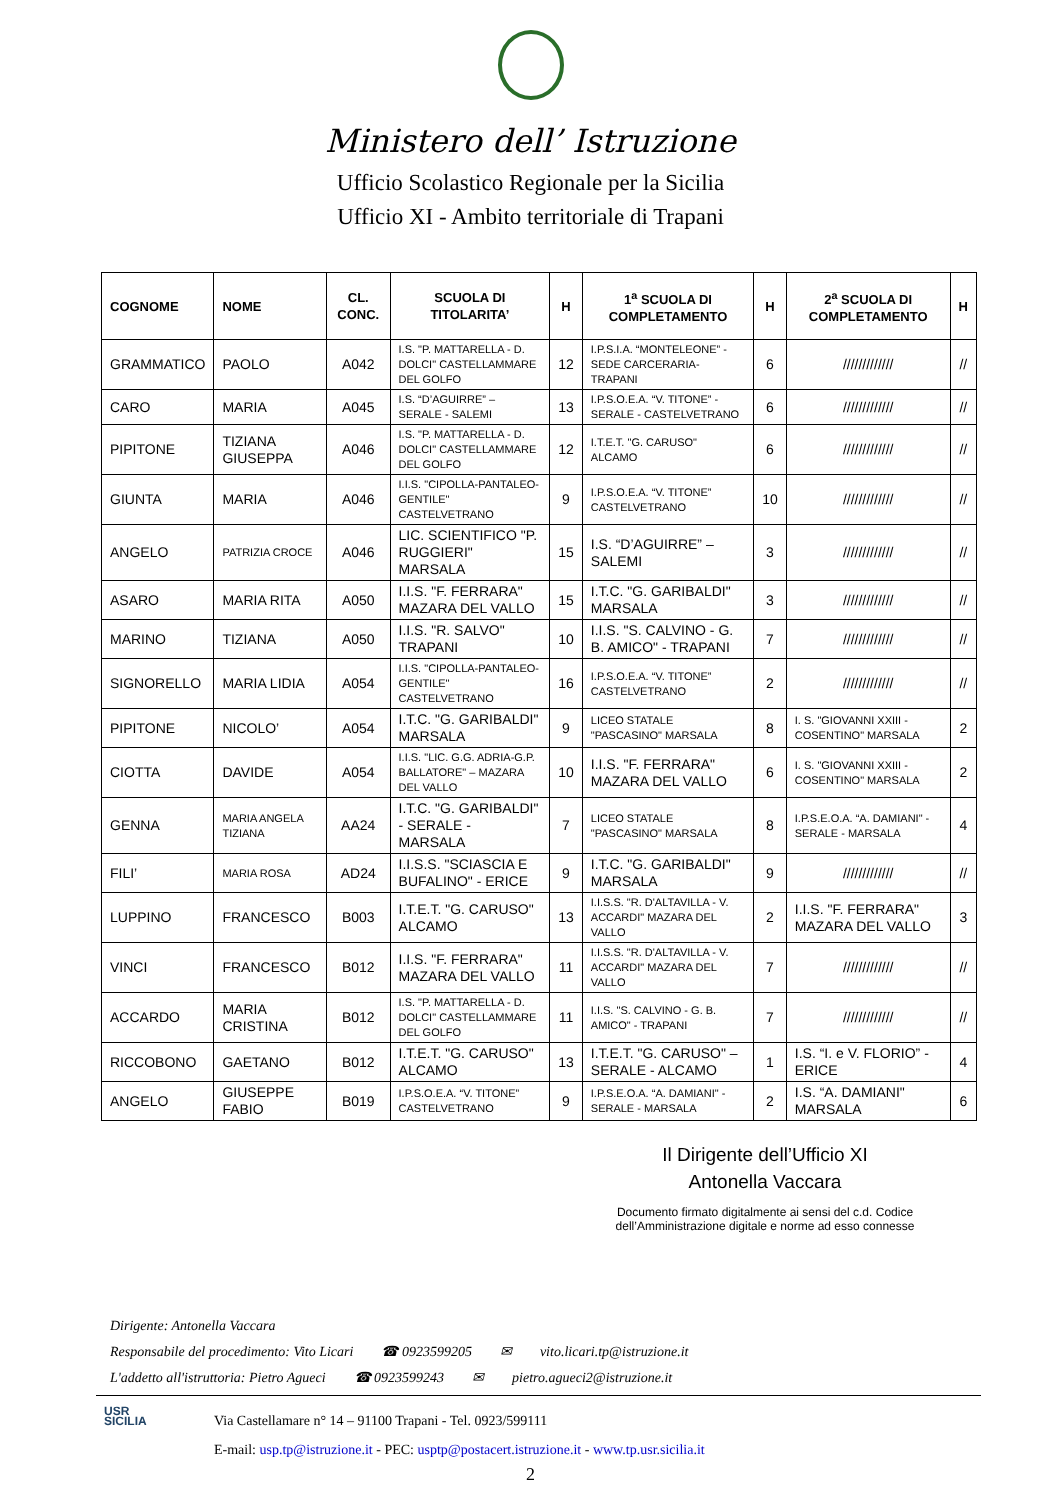Ministero dell’ Istruzione
Ufficio Scolastico Regionale per la Sicilia
Ufficio XI - Ambito territoriale di Trapani
| COGNOME | NOME | CL. CONC. | SCUOLA DI TITOLARITA’ | H | 1<sup>a</sup> SCUOLA DI COMPLETAMENTO | H | 2<sup>a</sup> SCUOLA DI COMPLETAMENTO | H |
| --- | --- | --- | --- | --- | --- | --- | --- | --- |
| GRAMMATICO | PAOLO | A042 | I.S. "P. MATTARELLA - D. DOLCI" CASTELLAMMARE DEL GOLFO | 12 | I.P.S.I.A. “MONTELEONE” -SEDE CARCERARIA-TRAPANI | 6 | ///////////// | // |
| CARO | MARIA | A045 | I.S. “D’AGUIRRE” – SERALE - SALEMI | 13 | I.P.S.O.E.A. “V. TITONE” - SERALE - CASTELVETRANO | 6 | ///////////// | // |
| PIPITONE | TIZIANA GIUSEPPA | A046 | I.S. "P. MATTARELLA - D. DOLCI" CASTELLAMMARE DEL GOLFO | 12 | I.T.E.T. "G. CARUSO" ALCAMO | 6 | ///////////// | // |
| GIUNTA | MARIA | A046 | I.I.S. "CIPOLLA-PANTALEO-GENTILE" CASTELVETRANO | 9 | I.P.S.O.E.A. “V. TITONE” CASTELVETRANO | 10 | ///////////// | // |
| ANGELO | PATRIZIA CROCE | A046 | LIC. SCIENTIFICO "P. RUGGIERI" MARSALA | 15 | I.S. “D’AGUIRRE” – SALEMI | 3 | ///////////// | // |
| ASARO | MARIA RITA | A050 | I.I.S. "F. FERRARA" MAZARA DEL VALLO | 15 | I.T.C. "G. GARIBALDI" MARSALA | 3 | ///////////// | // |
| MARINO | TIZIANA | A050 | I.I.S. "R. SALVO" TRAPANI | 10 | I.I.S. "S. CALVINO - G. B. AMICO" - TRAPANI | 7 | ///////////// | // |
| SIGNORELLO | MARIA LIDIA | A054 | I.I.S. "CIPOLLA-PANTALEO-GENTILE" CASTELVETRANO | 16 | I.P.S.O.E.A. “V. TITONE” CASTELVETRANO | 2 | ///////////// | // |
| PIPITONE | NICOLO’ | A054 | I.T.C. "G. GARIBALDI" MARSALA | 9 | LICEO STATALE "PASCASINO" MARSALA | 8 | I. S. "GIOVANNI XXIII - COSENTINO" MARSALA | 2 |
| CIOTTA | DAVIDE | A054 | I.I.S. "LIC. G.G. ADRIA-G.P. BALLATORE" – MAZARA DEL VALLO | 10 | I.I.S. "F. FERRARA" MAZARA DEL VALLO | 6 | I. S. "GIOVANNI XXIII - COSENTINO" MARSALA | 2 |
| GENNA | MARIA ANGELA TIZIANA | AA24 | I.T.C. "G. GARIBALDI" - SERALE - MARSALA | 7 | LICEO STATALE "PASCASINO" MARSALA | 8 | I.P.S.E.O.A. “A. DAMIANI" - SERALE - MARSALA | 4 |
| FILI’ | MARIA ROSA | AD24 | I.I.S.S. "SCIASCIA E BUFALINO" - ERICE | 9 | I.T.C. "G. GARIBALDI" MARSALA | 9 | ///////////// | // |
| LUPPINO | FRANCESCO | B003 | I.T.E.T. "G. CARUSO" ALCAMO | 13 | I.I.S.S. "R. D'ALTAVILLA - V. ACCARDI" MAZARA DEL VALLO | 2 | I.I.S. "F. FERRARA" MAZARA DEL VALLO | 3 |
| VINCI | FRANCESCO | B012 | I.I.S. "F. FERRARA" MAZARA DEL VALLO | 11 | I.I.S.S. "R. D'ALTAVILLA - V. ACCARDI" MAZARA DEL VALLO | 7 | ///////////// | // |
| ACCARDO | MARIA CRISTINA | B012 | I.S. "P. MATTARELLA - D. DOLCI" CASTELLAMMARE DEL GOLFO | 11 | I.I.S. "S. CALVINO - G. B. AMICO" - TRAPANI | 7 | ///////////// | // |
| RICCOBONO | GAETANO | B012 | I.T.E.T. "G. CARUSO" ALCAMO | 13 | I.T.E.T. "G. CARUSO" – SERALE - ALCAMO | 1 | I.S. “I. e V. FLORIO” - ERICE | 4 |
| ANGELO | GIUSEPPE FABIO | B019 | I.P.S.O.E.A. “V. TITONE” CASTELVETRANO | 9 | I.P.S.E.O.A. “A. DAMIANI" - SERALE - MARSALA | 2 | I.S. “A. DAMIANI" MARSALA | 6 |
Il Dirigente dell’Ufficio XI
Antonella Vaccara
Documento firmato digitalmente ai sensi del c.d. Codice dell’Amministrazione digitale e norme ad esso connesse
Dirigente: Antonella Vaccara
Responsabile del procedimento: Vito Licari ☎ 0923599205 ✉ vito.licari.tp@istruzione.it
L'addetto all'istruttoria: Pietro Agueci ☎ 0923599243 ✉ pietro.agueci2@istruzione.it
USR
SICILIA
Via Castellamare n° 14 – 91100 Trapani - Tel. 0923/599111
E-mail: usp.tp@istruzione.it - PEC: usptp@postacert.istruzione.it - www.tp.usr.sicilia.it
2